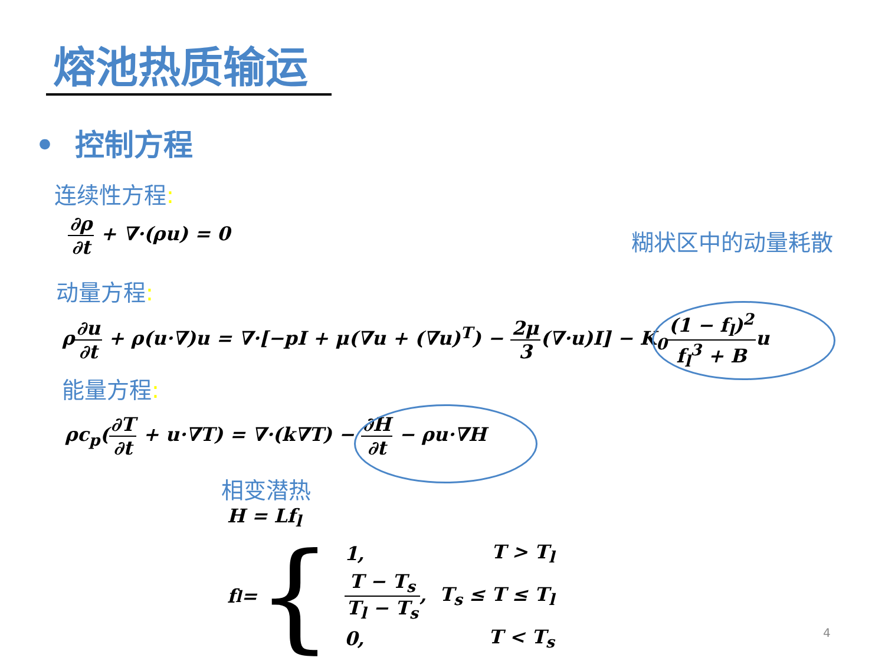熔池热质输运
• 控制方程
连续性方程:
∂ρ ∂t + ∇·(ρu) = 0
糊状区中的动量耗散
动量方程:
ρ∂u ∂t + ρ(u·∇)u = ∇·[−pI + μ(∇u + (∇u)<sup>T</sup>) − 2μ 3(∇·u)I] − K<sub>0</sub>(1 − f<sub>l</sub>)<sup>2</sup> f<sub>l</sub><sup>3</sup> + Bu
能量方程:
ρc<sub>p</sub>(∂T ∂t + u·∇T) = ∇·(k∇T) − ∂H ∂t − ρu·∇H
相变潜热
H = Lf<sub>l</sub>
f<sub>l</sub> = {
| 1, | T > T<sub>l</sub> |
| T − T<sub>s</sub> T<sub>l</sub> − T<sub>s</sub> , | T<sub>s</sub> ≤ T ≤ T<sub>l</sub> |
| 0, | T < T<sub>s</sub> |
4